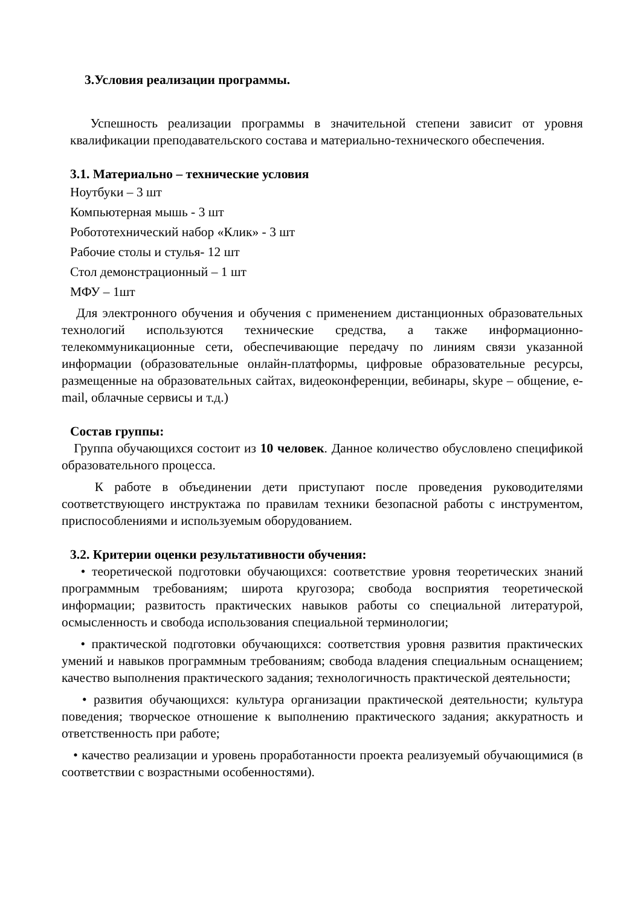3.Условия реализации программы.
Успешность реализации программы в значительной степени зависит от уровня квалификации преподавательского состава и материально-технического обеспечения.
3.1. Материально – технические условия
Ноутбуки – 3 шт
Компьютерная мышь - 3 шт
Робототехнический набор «Клик» - 3 шт
Рабочие столы и стулья- 12 шт
Стол демонстрационный – 1 шт
МФУ – 1шт
Для электронного обучения и обучения с применением дистанционных образовательных технологий используются технические средства, а также информационно-телекоммуникационные сети, обеспечивающие передачу по линиям связи указанной информации (образовательные онлайн-платформы, цифровые образовательные ресурсы, размещенные на образовательных сайтах, видеоконференции, вебинары, skype – общение, e-mail, облачные сервисы и т.д.)
Состав группы:
Группа обучающихся состоит из 10 человек. Данное количество обусловлено спецификой образовательного процесса.
К работе в объединении дети приступают после проведения руководителями соответствующего инструктажа по правилам техники безопасной работы с инструментом, приспособлениями и используемым оборудованием.
3.2. Критерии оценки результативности обучения:
• теоретической подготовки обучающихся: соответствие уровня теоретических знаний программным требованиям; широта кругозора; свобода восприятия теоретической информации; развитость практических навыков работы со специальной литературой, осмысленность и свобода использования специальной терминологии;
• практической подготовки обучающихся: соответствия уровня развития практических умений и навыков программным требованиям; свобода владения специальным оснащением; качество выполнения практического задания; технологичность практической деятельности;
• развития обучающихся: культура организации практической деятельности; культура поведения; творческое отношение к выполнению практического задания; аккуратность и ответственность при работе;
• качество реализации и уровень проработанности проекта реализуемый обучающимися (в соответствии с возрастными особенностями).